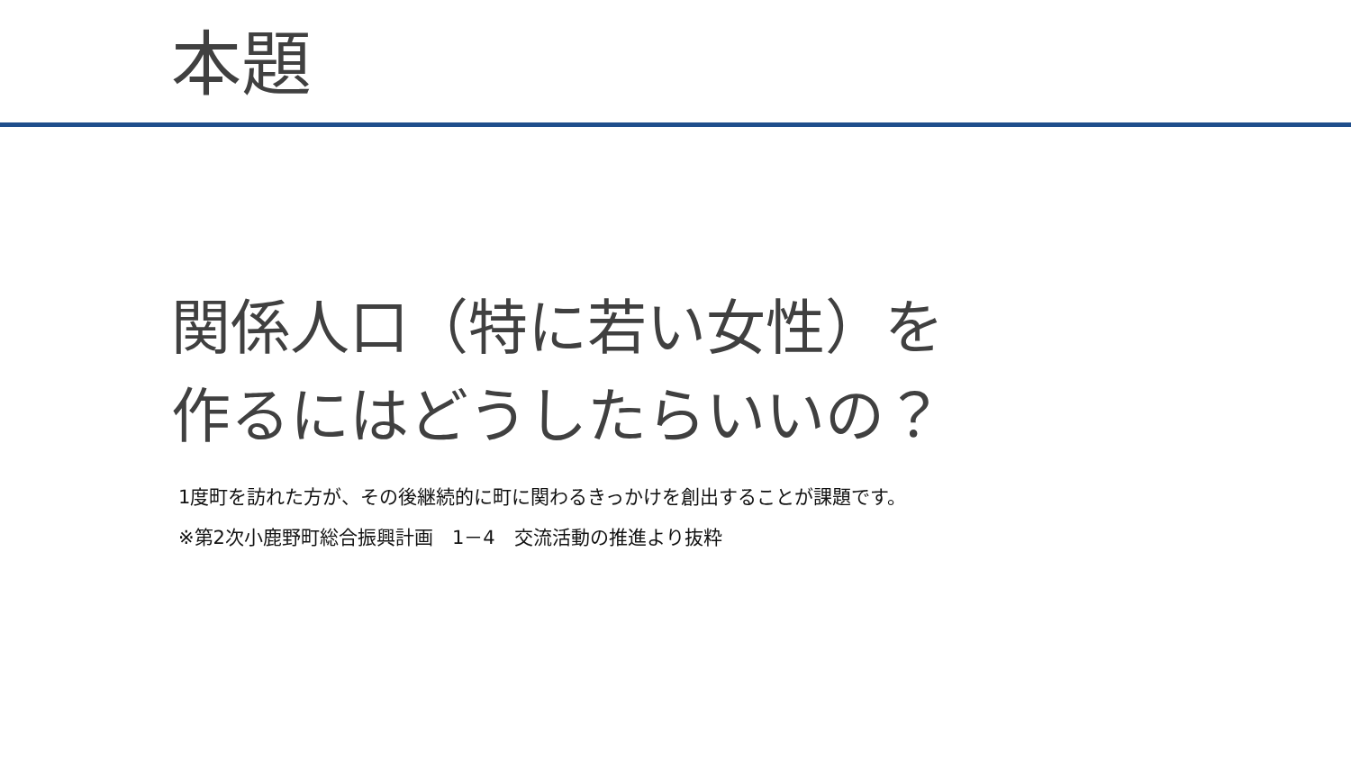本題
関係人口（特に若い女性）を
作るにはどうしたらいいの？
1度町を訪れた方が、その後継続的に町に関わるきっかけを創出することが課題です。
※第2次小鹿野町総合振興計画　1－4　交流活動の推進より抜粋